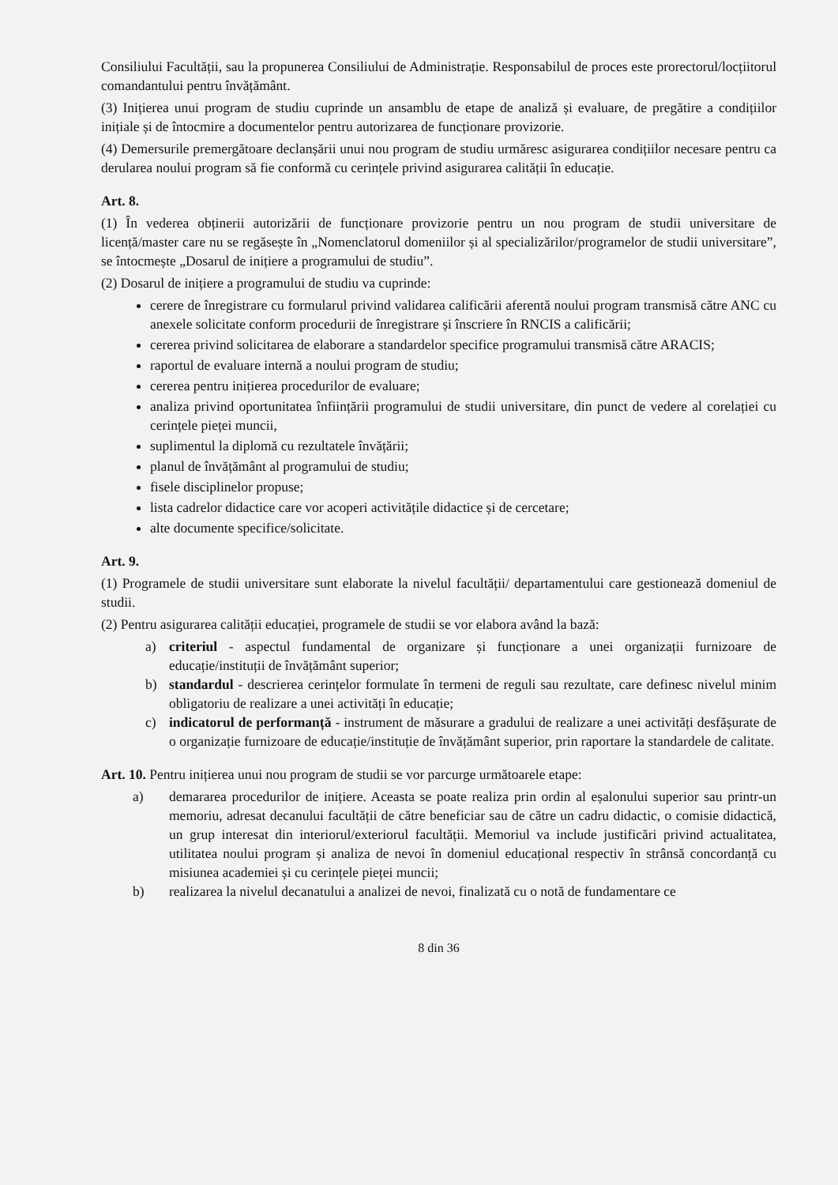Consiliului Facultății, sau la propunerea Consiliului de Administrație. Responsabilul de proces este prorectorul/locțiitorul comandantului pentru învățământ.
(3) Inițierea unui program de studiu cuprinde un ansamblu de etape de analiză și evaluare, de pregătire a condițiilor inițiale și de întocmire a documentelor pentru autorizarea de funcționare provizorie.
(4) Demersurile premergătoare declanșării unui nou program de studiu urmăresc asigurarea condițiilor necesare pentru ca derularea noului program să fie conformă cu cerințele privind asigurarea calității în educație.
Art. 8.
(1) În vederea obținerii autorizării de funcționare provizorie pentru un nou program de studii universitare de licență/master care nu se regăsește în „Nomenclatorul domeniilor și al specializărilor/programelor de studii universitare”, se întocmește „Dosarul de inițiere a programului de studiu”.
(2) Dosarul de inițiere a programului de studiu va cuprinde:
cerere de înregistrare cu formularul privind validarea calificării aferentă noului program transmisă către ANC cu anexele solicitate conform procedurii de înregistrare și înscriere în RNCIS a calificării;
cererea privind solicitarea de elaborare a standardelor specifice programului transmisă către ARACIS;
raportul de evaluare internă a noului program de studiu;
cererea pentru inițierea procedurilor de evaluare;
analiza privind oportunitatea înființării programului de studii universitare, din punct de vedere al corelației cu cerințele pieței muncii,
suplimentul la diplomă cu rezultatele învățării;
planul de învățământ al programului de studiu;
fisele disciplinelor propuse;
lista cadrelor didactice care vor acoperi activitățile didactice și de cercetare;
alte documente specifice/solicitate.
Art. 9.
(1) Programele de studii universitare sunt elaborate la nivelul facultății/ departamentului care gestionează domeniul de studii.
(2) Pentru asigurarea calității educației, programele de studii se vor elabora având la bază:
a) criteriul - aspectul fundamental de organizare și funcționare a unei organizații furnizoare de educație/instituții de învățământ superior;
b) standardul - descrierea cerințelor formulate în termeni de reguli sau rezultate, care definesc nivelul minim obligatoriu de realizare a unei activități în educație;
c) indicatorul de performanță - instrument de măsurare a gradului de realizare a unei activități desfășurate de o organizație furnizoare de educație/instituție de învățământ superior, prin raportare la standardele de calitate.
Art. 10. Pentru inițierea unui nou program de studii se vor parcurge următoarele etape:
a) demararea procedurilor de inițiere. Aceasta se poate realiza prin ordin al eșalonului superior sau printr-un memoriu, adresat decanului facultății de către beneficiar sau de către un cadru didactic, o comisie didactică, un grup interesat din interiorul/exteriorul facultății. Memoriul va include justificări privind actualitatea, utilitatea noului program și analiza de nevoi în domeniul educațional respectiv în strânsă concordanță cu misiunea academiei și cu cerințele pieței muncii;
b) realizarea la nivelul decanatului a analizei de nevoi, finalizată cu o notă de fundamentare ce
8 din 36